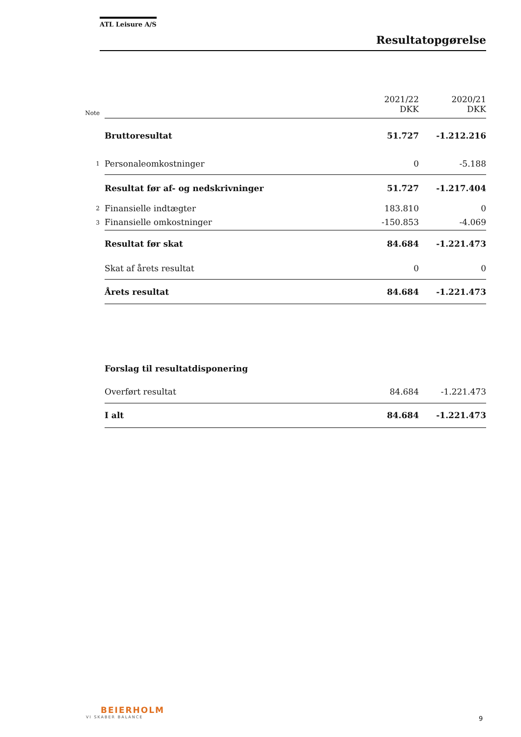ATL Leisure A/S
Resultatopgørelse
| Note | | 2021/22 DKK | 2020/21 DKK |
| --- | --- | --- | --- |
| | Bruttoresultat | 51.727 | -1.212.216 |
| 1 | Personaleomkostninger | 0 | -5.188 |
| | Resultat før af- og nedskrivninger | 51.727 | -1.217.404 |
| 2 | Finansielle indtægter | 183.810 | 0 |
| 3 | Finansielle omkostninger | -150.853 | -4.069 |
| | Resultat før skat | 84.684 | -1.221.473 |
| | Skat af årets resultat | 0 | 0 |
| | Årets resultat | 84.684 | -1.221.473 |
| | Forslag til resultatdisponering | | |
| | Overført resultat | 84.684 | -1.221.473 |
| | I alt | 84.684 | -1.221.473 |
BEIERHOLM
VI SKABER BALANCE
9